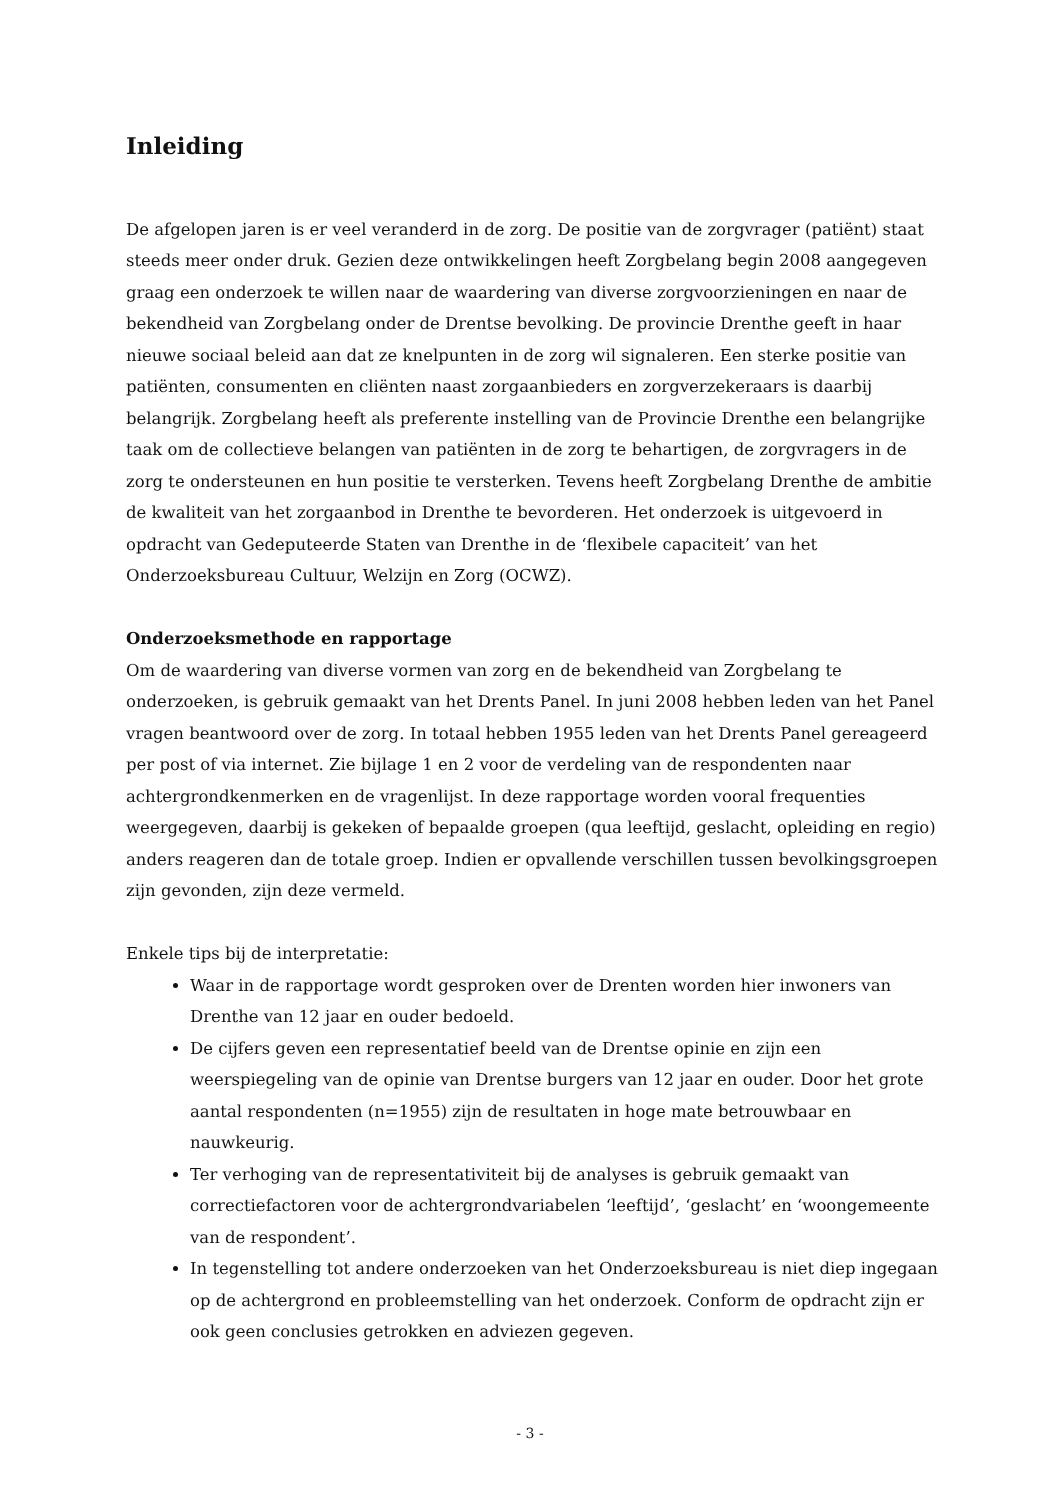Inleiding
De afgelopen jaren is er veel veranderd in de zorg. De positie van de zorgvrager (patiënt) staat steeds meer onder druk. Gezien deze ontwikkelingen heeft Zorgbelang begin 2008 aangegeven graag een onderzoek te willen naar de waardering van diverse zorgvoorzieningen en naar de bekendheid van Zorgbelang onder de Drentse bevolking. De provincie Drenthe geeft in haar nieuwe sociaal beleid aan dat ze knelpunten in de zorg wil signaleren. Een sterke positie van patiënten, consumenten en cliënten naast zorgaanbieders en zorgverzekeraars is daarbij belangrijk. Zorgbelang heeft als preferente instelling van de Provincie Drenthe een belangrijke taak om de collectieve belangen van patiënten in de zorg te behartigen, de zorgvragers in de zorg te ondersteunen en hun positie te versterken. Tevens heeft Zorgbelang Drenthe de ambitie de kwaliteit van het zorgaanbod in Drenthe te bevorderen. Het onderzoek is uitgevoerd in opdracht van Gedeputeerde Staten van Drenthe in de ‘flexibele capaciteit’ van het Onderzoeksbureau Cultuur, Welzijn en Zorg (OCWZ).
Onderzoeksmethode en rapportage
Om de waardering van diverse vormen van zorg en de bekendheid van Zorgbelang te onderzoeken, is gebruik gemaakt van het Drents Panel. In juni 2008 hebben leden van het Panel vragen beantwoord over de zorg. In totaal hebben 1955 leden van het Drents Panel gereageerd per post of via internet. Zie bijlage 1 en 2 voor de verdeling van de respondenten naar achtergrondkenmerken en de vragenlijst. In deze rapportage worden vooral frequenties weergegeven, daarbij is gekeken of bepaalde groepen (qua leeftijd, geslacht, opleiding en regio) anders reageren dan de totale groep. Indien er opvallende verschillen tussen bevolkingsgroepen zijn gevonden, zijn deze vermeld.
Enkele tips bij de interpretatie:
Waar in de rapportage wordt gesproken over de Drenten worden hier inwoners van Drenthe van 12 jaar en ouder bedoeld.
De cijfers geven een representatief beeld van de Drentse opinie en zijn een weerspiegeling van de opinie van Drentse burgers van 12 jaar en ouder. Door het grote aantal respondenten (n=1955) zijn de resultaten in hoge mate betrouwbaar en nauwkeurig.
Ter verhoging van de representativiteit bij de analyses is gebruik gemaakt van correctiefactoren voor de achtergrondvariabelen ‘leeftijd’, ‘geslacht’ en ‘woongemeente van de respondent’.
In tegenstelling tot andere onderzoeken van het Onderzoeksbureau is niet diep ingegaan op de achtergrond en probleemstelling van het onderzoek. Conform de opdracht zijn er ook geen conclusies getrokken en adviezen gegeven.
- 3 -